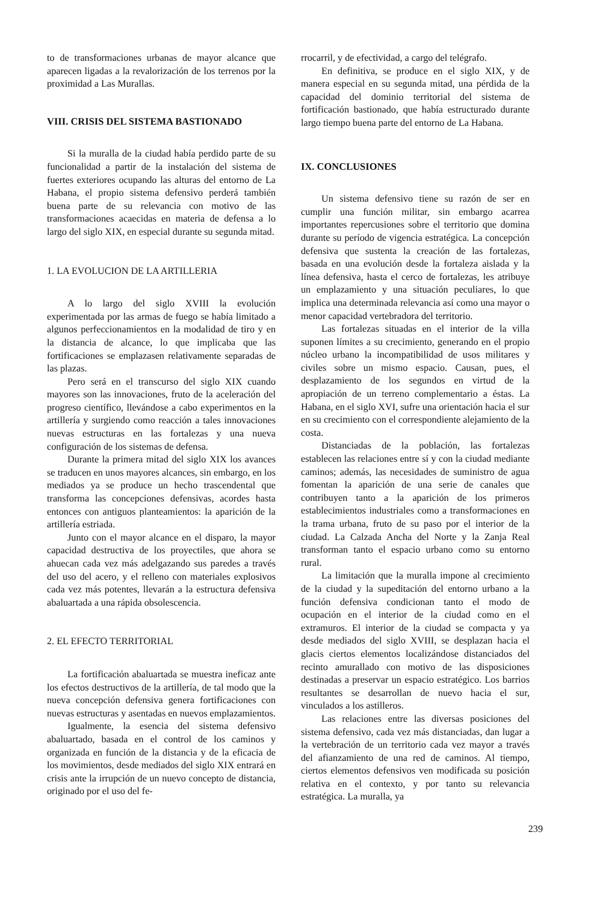to de transformaciones urbanas de mayor alcance que aparecen ligadas a la revalorización de los terrenos por la proximidad a Las Murallas.
VIII. CRISIS DEL SISTEMA BASTIONADO
Si la muralla de la ciudad había perdido parte de su funcionalidad a partir de la instalación del sistema de fuertes exteriores ocupando las alturas del entorno de La Habana, el propio sistema defensivo perderá también buena parte de su relevancia con motivo de las transformaciones acaecidas en materia de defensa a lo largo del siglo XIX, en especial durante su segunda mitad.
1. LA EVOLUCION DE LA ARTILLERIA
A lo largo del siglo XVIII la evolución experimentada por las armas de fuego se había limitado a algunos perfeccionamientos en la modalidad de tiro y en la distancia de alcance, lo que implicaba que las fortificaciones se emplazasen relativamente separadas de las plazas.
Pero será en el transcurso del siglo XIX cuando mayores son las innovaciones, fruto de la aceleración del progreso científico, llevándose a cabo experimentos en la artillería y surgiendo como reacción a tales innovaciones nuevas estructuras en las fortalezas y una nueva configuración de los sistemas de defensa.
Durante la primera mitad del siglo XIX los avances se traducen en unos mayores alcances, sin embargo, en los mediados ya se produce un hecho trascendental que transforma las concepciones defensivas, acordes hasta entonces con antiguos planteamientos: la aparición de la artillería estriada.
Junto con el mayor alcance en el disparo, la mayor capacidad destructiva de los proyectiles, que ahora se ahuecan cada vez más adelgazando sus paredes a través del uso del acero, y el relleno con materiales explosivos cada vez más potentes, llevarán a la estructura defensiva abaluartada a una rápida obsolescencia.
2. EL EFECTO TERRITORIAL
La fortificación abaluartada se muestra ineficaz ante los efectos destructivos de la artillería, de tal modo que la nueva concepción defensiva genera fortificaciones con nuevas estructuras y asentadas en nuevos emplazamientos.
Igualmente, la esencia del sistema defensivo abaluartado, basada en el control de los caminos y organizada en función de la distancia y de la eficacia de los movimientos, desde mediados del siglo XIX entrará en crisis ante la irrupción de un nuevo concepto de distancia, originado por el uso del fe-
rrocarril, y de efectividad, a cargo del telégrafo.
En definitiva, se produce en el siglo XIX, y de manera especial en su segunda mitad, una pérdida de la capacidad del dominio territorial del sistema de fortificación bastionado, que había estructurado durante largo tiempo buena parte del entorno de La Habana.
IX. CONCLUSIONES
Un sistema defensivo tiene su razón de ser en cumplir una función militar, sin embargo acarrea importantes repercusiones sobre el territorio que domina durante su período de vigencia estratégica. La concepción defensiva que sustenta la creación de las fortalezas, basada en una evolución desde la fortaleza aislada y la línea defensiva, hasta el cerco de fortalezas, les atribuye un emplazamiento y una situación peculiares, lo que implica una determinada relevancia así como una mayor o menor capacidad vertebradora del territorio.
Las fortalezas situadas en el interior de la villa suponen límites a su crecimiento, generando en el propio núcleo urbano la incompatibilidad de usos militares y civiles sobre un mismo espacio. Causan, pues, el desplazamiento de los segundos en virtud de la apropiación de un terreno complementario a éstas. La Habana, en el siglo XVI, sufre una orientación hacia el sur en su crecimiento con el correspondiente alejamiento de la costa.
Distanciadas de la población, las fortalezas establecen las relaciones entre sí y con la ciudad mediante caminos; además, las necesidades de suministro de agua fomentan la aparición de una serie de canales que contribuyen tanto a la aparición de los primeros establecimientos industriales como a transformaciones en la trama urbana, fruto de su paso por el interior de la ciudad. La Calzada Ancha del Norte y la Zanja Real transforman tanto el espacio urbano como su entorno rural.
La limitación que la muralla impone al crecimiento de la ciudad y la supeditación del entorno urbano a la función defensiva condicionan tanto el modo de ocupación en el interior de la ciudad como en el extramuros. El interior de la ciudad se compacta y ya desde mediados del siglo XVIII, se desplazan hacia el glacis ciertos elementos localizándose distanciados del recinto amurallado con motivo de las disposiciones destinadas a preservar un espacio estratégico. Los barrios resultantes se desarrollan de nuevo hacia el sur, vinculados a los astilleros.
Las relaciones entre las diversas posiciones del sistema defensivo, cada vez más distanciadas, dan lugar a la vertebración de un territorio cada vez mayor a través del afianzamiento de una red de caminos. Al tiempo, ciertos elementos defensivos ven modificada su posición relativa en el contexto, y por tanto su relevancia estratégica. La muralla, ya
239